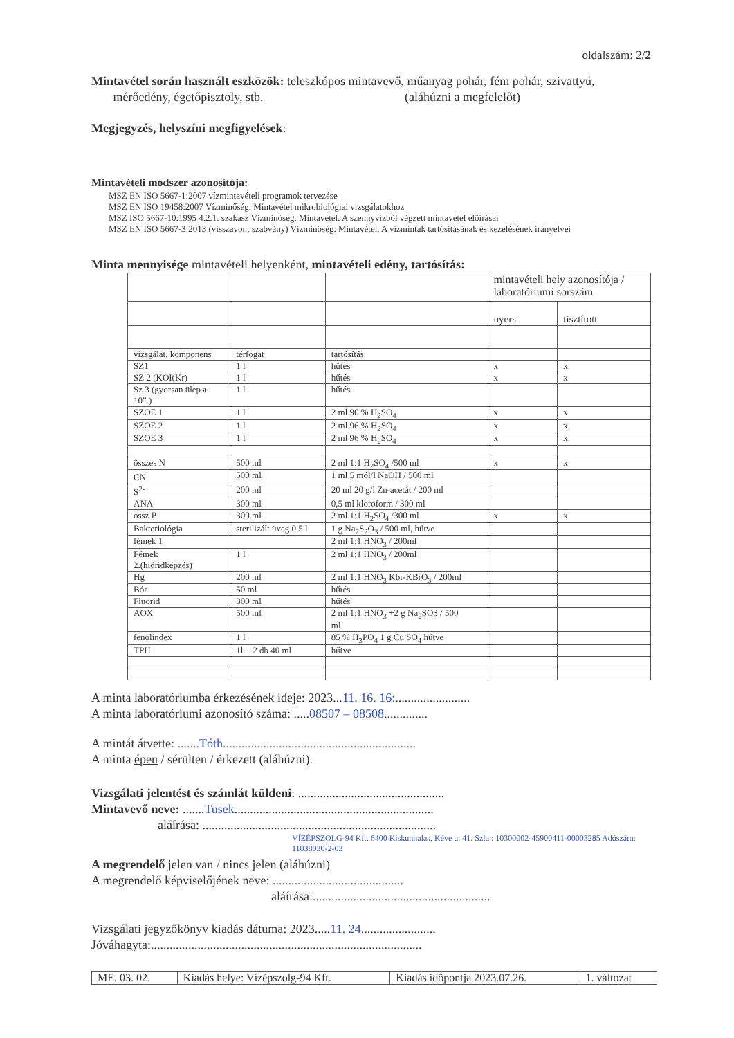oldalszám: 2/2
Mintavétel során használt eszközök: teleszkópos mintavevő, műanyag pohár, fém pohár, szivattyú,
mérőedény, égetőpisztoly, stb. (aláhúzni a megfelelőt)
Megjegyzés, helyszíni megfigyelések:
Mintavételi módszer azonosítója:
MSZ EN ISO 5667-1:2007 vízmintavételi programok tervezése
MSZ EN ISO 19458:2007 Vízminőség. Mintavétel mikrobiológiai vizsgálatokhoz
MSZ ISO 5667-10:1995 4.2.1. szakasz Vízminőség. Mintavétel. A szennyvízből végzett mintavétel előírásai
MSZ EN ISO 5667-3:2013 (visszavont szabvány) Vízminőség. Mintavétel. A vízminták tartósításának és kezelésének irányelvei
Minta mennyisége mintavételi helyenként, mintavételi edény, tartósítás:
| | | | mintavételi hely azonosítója / laboratóriumi sorszám | |
| | | | nyers | tisztított |
| vizsgálat, komponens | térfogat | tartósítás | | |
| SZ1 | 1 l | hűtés | x | x |
| SZ 2 (KOI(Kr) | 1 l | hűtés | x | x |
| Sz 3 (gyorsan ülep.a 10”.) | 1 l | hűtés | | |
| SZOE 1 | 1 l | 2 ml 96 % H<sub>2</sub>SO<sub>4</sub> | x | x |
| SZOE 2 | 1 l | 2 ml 96 % H<sub>2</sub>SO<sub>4</sub> | x | x |
| SZOE 3 | 1 l | 2 ml 96 % H<sub>2</sub>SO<sub>4</sub> | x | x |
| összes N | 500 ml | 2 ml 1:1 H<sub>2</sub>SO<sub>4</sub> /500 ml | x | x |
| CN<sup>-</sup> | 500 ml | 1 ml 5 mól/l NaOH / 500 ml | | |
| S<sup>2-</sup> | 200 ml | 20 ml 20 g/l Zn-acetát / 200 ml | | |
| ANA | 300 ml | 0,5 ml kloroform / 300 ml | | |
| össz.P | 300 ml | 2 ml 1:1 H<sub>2</sub>SO<sub>4</sub> /300 ml | x | x |
| Bakteriológia | sterilizált üveg 0,5 l | 1 g Na<sub>2</sub>S<sub>2</sub>O<sub>3</sub> / 500 ml, hűtve | | |
| fémek 1 | | 2 ml 1:1 HNO<sub>3</sub> / 200ml | | |
| Fémek 2.(hidridképzés) | 1 l | 2 ml 1:1 HNO<sub>3</sub> / 200ml | | |
| Hg | 200 ml | 2 ml 1:1 HNO<sub>3</sub> Kbr-KBrO<sub>3</sub> / 200ml | | |
| Bór | 50 ml | hűtés | | |
| Fluorid | 300 ml | hűtés | | |
| AOX | 500 ml | 2 ml 1:1 HNO<sub>3</sub> +2 g Na<sub>2</sub>SO3 / 500 ml | | |
| fenolindex | 1 l | 85 % H<sub>3</sub>PO<sub>4</sub> 1 g Cu SO<sub>4</sub> hűtve | | |
| TPH | 1l + 2 db 40 ml | hűtve | | |
A minta laboratóriumba érkezésének ideje: 2023...11. 16. 16:........................
A minta laboratóriumi azonosító száma: .....08507 – 08508..............
A mintát átvette: .......Tóth..............................................................
A minta épen / sérülten / érkezett (aláhúzni).
Vizsgálati jelentést és számlát küldeni: ...............................................
Mintavevő neve: .......Tusek................................................................
aláírása: ...........................................................................
VÍZÉPSZOLG-94 Kft. 6400 Kiskunhalas, Kéve u. 41. Szla.: 10300002-45900411-00003285 Adószám: 11038030-2-03
A megrendelő jelen van / nincs jelen (aláhúzni)
A megrendelő képviselőjének neve: ..........................................
aláírása:.........................................................
Vizsgálati jegyzőkönyv kiadás dátuma: 2023.....11. 24........................
Jóváhagyta:.......................................................................................
| ME. 03. 02. | Kiadás helye: Vízépszolg-94 Kft. | Kiadás időpontja 2023.07.26. | 1. változat |